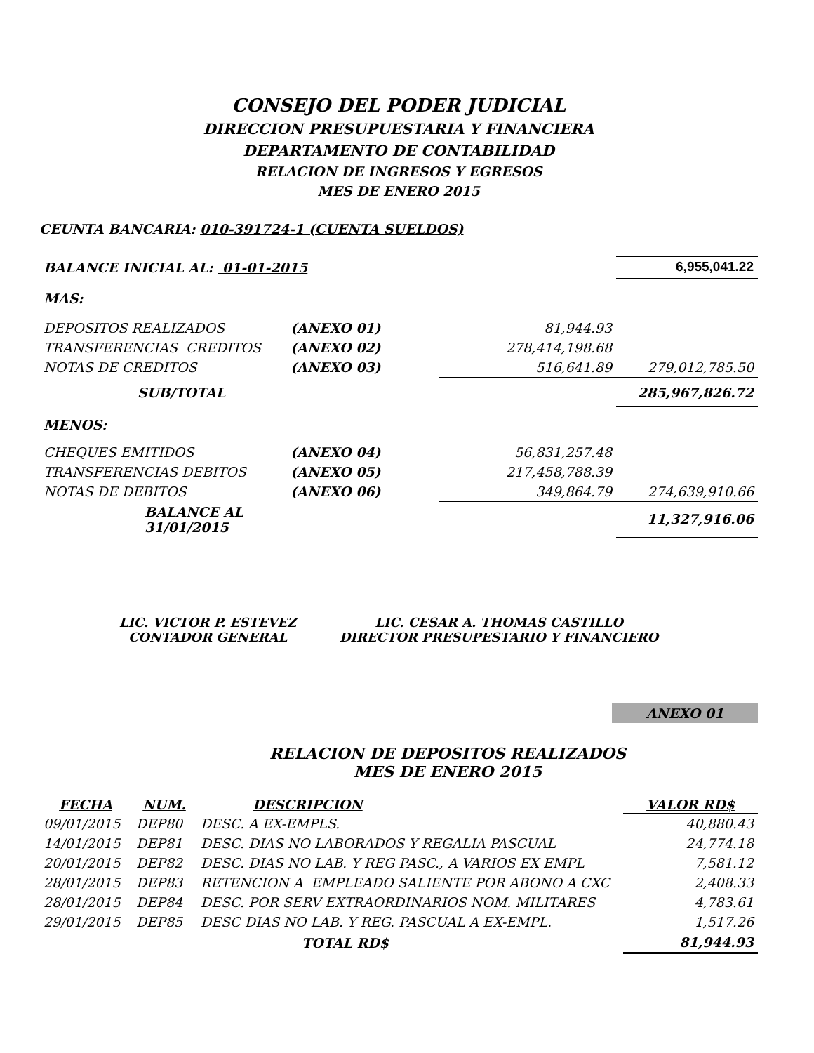CONSEJO DEL PODER JUDICIAL
DIRECCION PRESUPUESTARIA Y FINANCIERA
DEPARTAMENTO DE CONTABILIDAD
RELACION DE INGRESOS Y EGRESOS
MES DE ENERO 2015
CEUNTA BANCARIA: 010-391724-1 (CUENTA SUELDOS)
| BALANCE INICIAL AL: 01-01-2015 | | | 6,955,041.22 |
| MAS: | | | |
| DEPOSITOS REALIZADOS | (ANEXO 01) | 81,944.93 | |
| TRANSFERENCIAS CREDITOS | (ANEXO 02) | 278,414,198.68 | |
| NOTAS DE CREDITOS | (ANEXO 03) | 516,641.89 | 279,012,785.50 |
| SUB/TOTAL | | | 285,967,826.72 |
| MENOS: | | | |
| CHEQUES EMITIDOS | (ANEXO 04) | 56,831,257.48 | |
| TRANSFERENCIAS DEBITOS | (ANEXO 05) | 217,458,788.39 | |
| NOTAS DE DEBITOS | (ANEXO 06) | 349,864.79 | 274,639,910.66 |
| BALANCE AL 31/01/2015 | | | 11,327,916.06 |
LIC. VICTOR P. ESTEVEZ
CONTADOR GENERAL
LIC. CESAR A. THOMAS CASTILLO
DIRECTOR PRESUPESTARIO Y FINANCIERO
ANEXO 01
RELACION DE DEPOSITOS REALIZADOS
MES DE ENERO 2015
| FECHA | NUM. | DESCRIPCION | VALOR RD$ |
| --- | --- | --- | --- |
| 09/01/2015 | DEP80 | DESC. A EX-EMPLS. | 40,880.43 |
| 14/01/2015 | DEP81 | DESC. DIAS NO LABORADOS Y REGALIA PASCUAL | 24,774.18 |
| 20/01/2015 | DEP82 | DESC. DIAS NO LAB. Y REG PASC., A VARIOS EX EMPL | 7,581.12 |
| 28/01/2015 | DEP83 | RETENCION A EMPLEADO SALIENTE POR ABONO A CXC | 2,408.33 |
| 28/01/2015 | DEP84 | DESC. POR SERV EXTRAORDINARIOS NOM. MILITARES | 4,783.61 |
| 29/01/2015 | DEP85 | DESC DIAS NO LAB. Y REG. PASCUAL A EX-EMPL. | 1,517.26 |
| | | TOTAL RD$ | 81,944.93 |